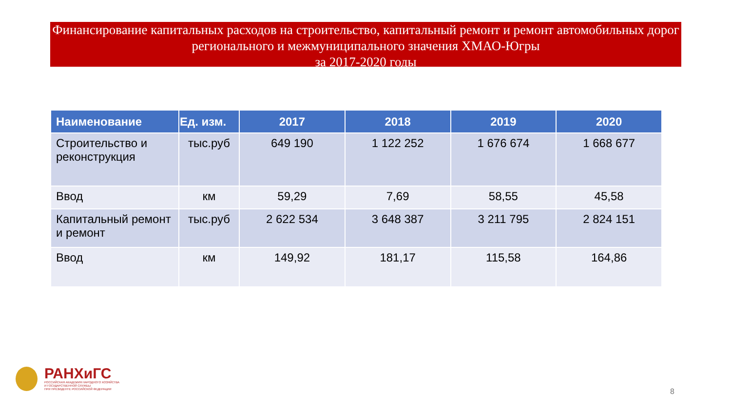Финансирование капитальных расходов на строительство, капитальный ремонт и ремонт автомобильных дорог регионального и межмуниципального значения ХМАО-Югры
за 2017-2020 годы
| Наименование | Ед. изм. | 2017 | 2018 | 2019 | 2020 |
| --- | --- | --- | --- | --- | --- |
| Строительство и реконструкция | тыс.руб | 649 190 | 1 122 252 | 1 676 674 | 1 668 677 |
| Ввод | км | 59,29 | 7,69 | 58,55 | 45,58 |
| Капитальный ремонт и ремонт | тыс.руб | 2 622 534 | 3 648 387 | 3 211 795 | 2 824 151 |
| Ввод | км | 149,92 | 181,17 | 115,58 | 164,86 |
РАНХиГС
РОССИЙСКАЯ АКАДЕМИЯ НАРОДНОГО ХОЗЯЙСТВА
И ГОСУДАРСТВЕННОЙ СЛУЖБЫ
ПРИ ПРЕЗИДЕНТЕ РОССИЙСКОЙ ФЕДЕРАЦИИ
8